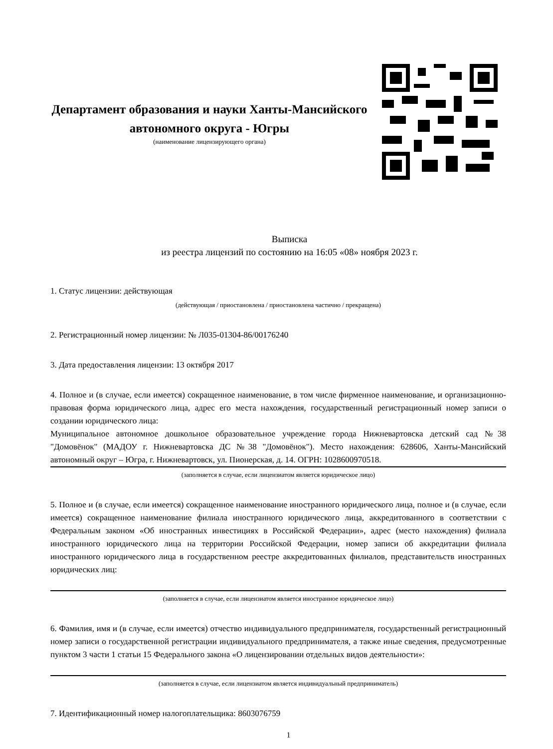Департамент образования и науки Ханты-Мансийского автономного округа - Югры
(наименование лицензирующего органа)
Выписка
из реестра лицензий по состоянию на 16:05 «08» ноября 2023 г.
1. Статус лицензии: действующая
(действующая / приостановлена / приостановлена частично / прекращена)
2. Регистрационный номер лицензии: № Л035-01304-86/00176240
3. Дата предоставления лицензии: 13 октября 2017
4. Полное и (в случае, если имеется) сокращенное наименование, в том числе фирменное наименование, и организационно-правовая форма юридического лица, адрес его места нахождения, государственный регистрационный номер записи о создании юридического лица:
Муниципальное автономное дошкольное образовательное учреждение города Нижневартовска детский сад №38 "Домовёнок" (МАДОУ г. Нижневартовска ДС №38 "Домовёнок"). Место нахождения: 628606, Ханты-Мансийский автономный округ – Югра, г. Нижневартовск, ул. Пионерская, д. 14. ОГРН: 1028600970518.
(заполняется в случае, если лицензиатом является юридическое лицо)
5. Полное и (в случае, если имеется) сокращенное наименование иностранного юридического лица, полное и (в случае, если имеется) сокращенное наименование филиала иностранного юридического лица, аккредитованного в соответствии с Федеральным законом «Об иностранных инвестициях в Российской Федерации», адрес (место нахождения) филиала иностранного юридического лица на территории Российской Федерации, номер записи об аккредитации филиала иностранного юридического лица в государственном реестре аккредитованных филиалов, представительств иностранных юридических лиц:
(заполняется в случае, если лицензиатом является иностранное юридическое лицо)
6. Фамилия, имя и (в случае, если имеется) отчество индивидуального предпринимателя, государственный регистрационный номер записи о государственной регистрации индивидуального предпринимателя, а также иные сведения, предусмотренные пунктом 3 части 1 статьи 15 Федерального закона «О лицензировании отдельных видов деятельности»:
(заполняется в случае, если лицензиатом является индивидуальный предприниматель)
7. Идентификационный номер налогоплательщика: 8603076759
1